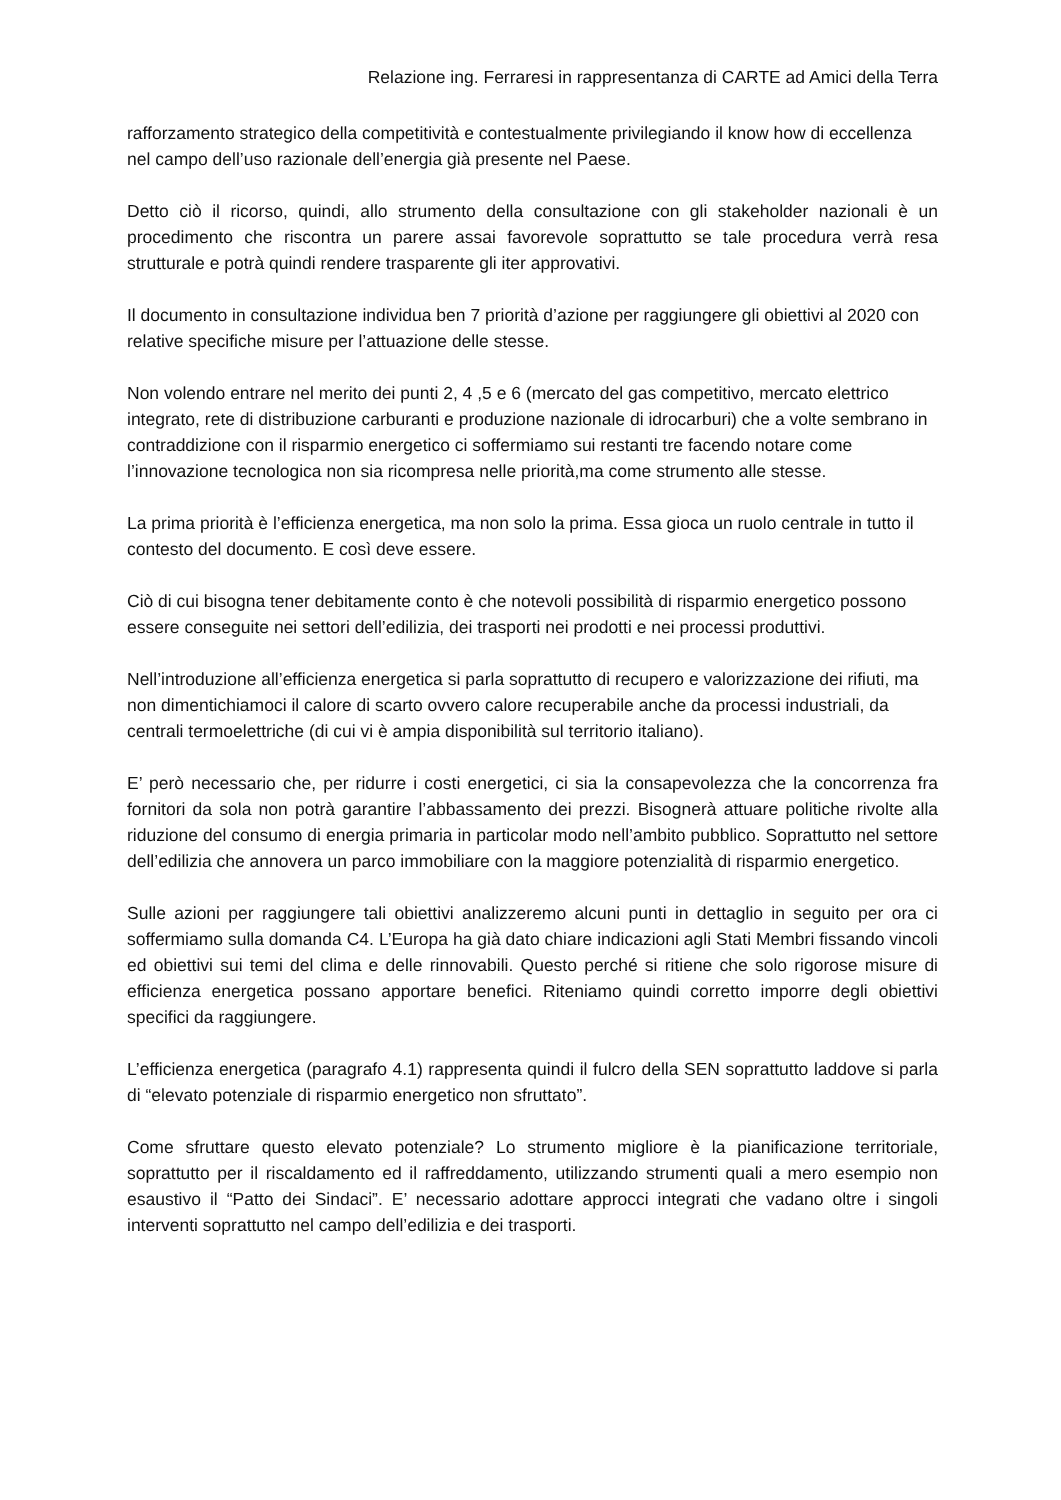Relazione ing. Ferraresi in rappresentanza di CARTE ad Amici della Terra
rafforzamento strategico della competitività e contestualmente privilegiando il know how di eccellenza nel campo dell’uso razionale dell’energia già presente nel Paese.
Detto ciò il ricorso, quindi, allo strumento della consultazione con gli stakeholder nazionali è un procedimento che riscontra un parere assai favorevole soprattutto se tale procedura verrà resa strutturale e potrà quindi rendere trasparente gli iter approvativi.
Il documento in consultazione individua ben 7 priorità d’azione per raggiungere gli obiettivi al 2020 con relative specifiche misure per l’attuazione delle stesse.
Non volendo entrare nel merito dei punti 2, 4 ,5 e 6 (mercato del gas competitivo, mercato elettrico integrato, rete di distribuzione carburanti e produzione nazionale di idrocarburi) che a volte sembrano in contraddizione con il risparmio energetico ci soffermiamo sui restanti tre facendo notare come l’innovazione tecnologica non sia ricompresa nelle priorità,ma come strumento alle stesse.
La prima priorità è l’efficienza energetica, ma non solo la prima. Essa gioca un ruolo centrale in tutto il contesto del documento. E così deve essere.
Ciò di cui bisogna tener debitamente conto è che notevoli possibilità di risparmio energetico possono essere conseguite nei settori dell’edilizia, dei trasporti nei prodotti e nei processi produttivi.
Nell’introduzione all’efficienza energetica si parla soprattutto di recupero e valorizzazione dei rifiuti, ma non dimentichiamoci il calore di scarto ovvero calore recuperabile anche da processi industriali, da centrali termoelettriche (di cui vi è ampia disponibilità sul territorio italiano).
E’ però necessario che, per ridurre i costi energetici, ci sia la consapevolezza che la concorrenza fra fornitori da sola non potrà garantire l’abbassamento dei prezzi. Bisognerà attuare politiche rivolte alla riduzione del consumo di energia primaria in particolar modo nell’ambito pubblico. Soprattutto nel settore dell’edilizia che annovera un parco immobiliare con la maggiore potenzialità di risparmio energetico.
Sulle azioni per raggiungere tali obiettivi analizzeremo alcuni punti in dettaglio in seguito per ora ci soffermiamo sulla domanda C4. L’Europa ha già dato chiare indicazioni agli Stati Membri fissando vincoli ed obiettivi sui temi del clima e delle rinnovabili. Questo perché si ritiene che solo rigorose misure di efficienza energetica possano apportare benefici. Riteniamo quindi corretto imporre degli obiettivi specifici da raggiungere.
L’efficienza energetica (paragrafo 4.1) rappresenta quindi il fulcro della SEN soprattutto laddove si parla di “elevato potenziale di risparmio energetico non sfruttato”.
Come sfruttare questo elevato potenziale? Lo strumento migliore è la pianificazione territoriale, soprattutto per il riscaldamento ed il raffreddamento, utilizzando strumenti quali a mero esempio non esaustivo il “Patto dei Sindaci”. E’ necessario adottare approcci integrati che vadano oltre i singoli interventi soprattutto nel campo dell’edilizia e dei trasporti.